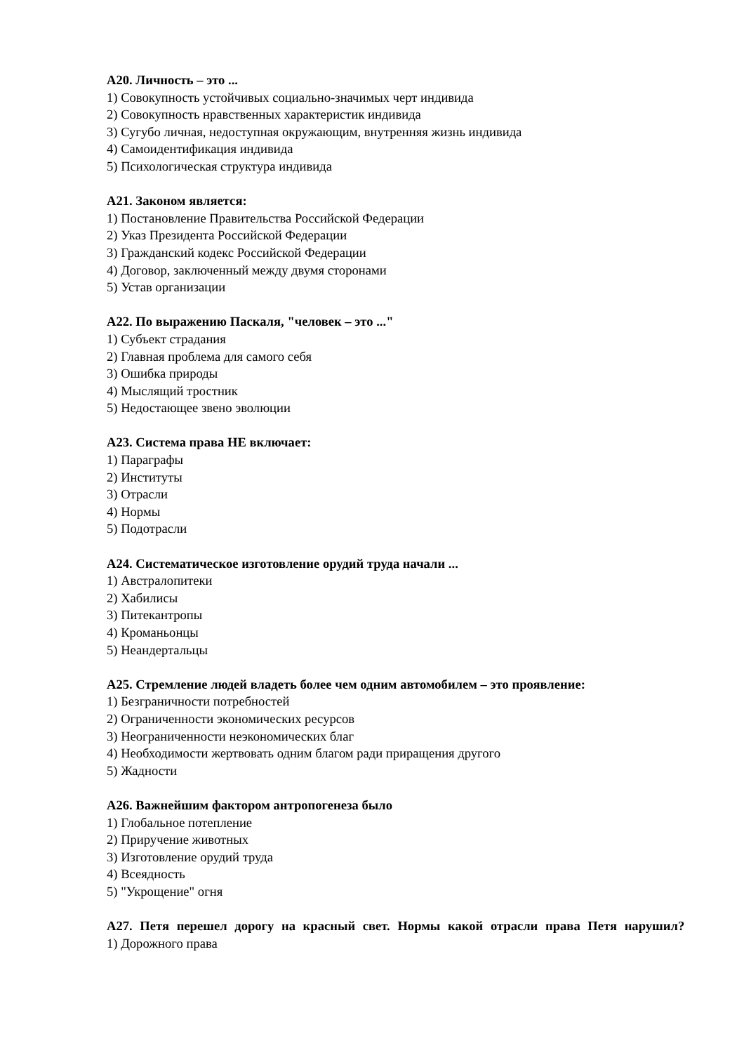А20. Личность – это ...
1) Совокупность устойчивых социально-значимых черт индивида
2) Совокупность нравственных характеристик индивида
3) Сугубо личная, недоступная окружающим, внутренняя жизнь индивида
4) Самоидентификация индивида
5) Психологическая структура индивида
А21. Законом является:
1) Постановление Правительства Российской Федерации
2) Указ Президента Российской Федерации
3) Гражданский кодекс Российской Федерации
4) Договор, заключенный между двумя сторонами
5) Устав организации
А22. По выражению Паскаля, "человек – это ..."
1) Субъект страдания
2) Главная проблема для самого себя
3) Ошибка природы
4) Мыслящий тростник
5) Недостающее звено эволюции
А23. Система права НЕ включает:
1) Параграфы
2) Институты
3) Отрасли
4) Нормы
5) Подотрасли
А24. Систематическое изготовление орудий труда начали ...
1) Австралопитеки
2) Хабилисы
3) Питекантропы
4) Кроманьонцы
5) Неандертальцы
А25. Стремление людей владеть более чем одним автомобилем – это проявление:
1) Безграничности потребностей
2) Ограниченности экономических ресурсов
3) Неограниченности неэкономических благ
4) Необходимости жертвовать одним благом ради приращения другого
5) Жадности
А26. Важнейшим фактором антропогенеза было
1) Глобальное потепление
2) Приручение животных
3) Изготовление орудий труда
4) Всеядность
5) "Укрощение" огня
А27. Петя перешел дорогу на красный свет. Нормы какой отрасли права Петя нарушил?
1) Дорожного права